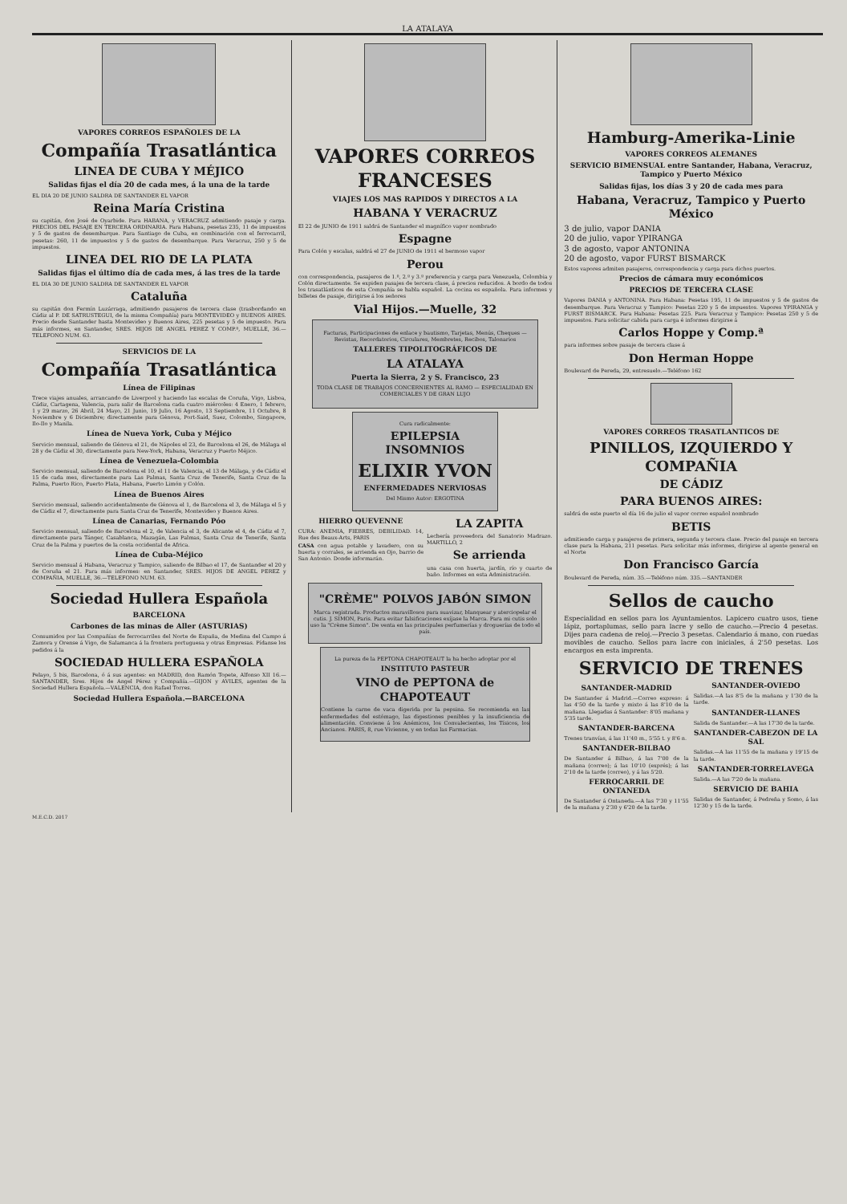LA ATALAYA
VAPORES CORREOS ESPAÑOLES DE LA
Compañía Trasatlántica
LINEA DE CUBA Y MÉJICO
Salidas fijas el día 20 de cada mes, á la una de la tarde
EL DIA 20 DE JUNIO SALDRA DE SANTANDER EL VAPOR
Reina María Cristina
su capitán, don José de Oyarbide. Para HABANA, y VERACRUZ admitiendo pasaje y carga. PRECIOS DEL PASAJE EN TERCERA ORDINARIA. Para Habana, pesetas 235, 11 de impuestos y 5 de gastos de desembarque. Para Santiago de Cuba, en combinación con el ferrocarril, pesetas: 260, 11 de impuestos y 5 de gastos de desembarque. Para Veracruz, 250 y 5 de impuestos.
LINEA DEL RIO DE LA PLATA
Salidas fijas el último día de cada mes, á las tres de la tarde
EL DIA 30 DE JUNIO SALDRA DE SANTANDER EL VAPOR
Cataluña
su capitán don Fermín Luzárraga, admitiendo pasajeros de tercera clase (trasbordando en Cádiz al P. DE SATRUSTEGUI, de la misma Compañía) para MONTEVIDEO y BUENOS AIRES. Precio desde Santander hasta Montevideo y Buenos Aires, 225 pesetas y 5 de impuesto. Para más informes, en Santander, SRES. HIJOS DE ANGEL PEREZ Y COMP.ª, MUELLE, 36.—TELEFONO NUM. 63.
SERVICIOS DE LA
Compañía Trasatlántica
Línea de Filipinas
Trece viajes anuales, arrancando de Liverpool y haciendo las escalas de Coruña, Vigo, Lisboa, Cádiz, Cartagena, Valencia, para salir de Barcelona cada cuatro miércoles: 4 Enero, 1 febrero, 1 y 29 marzo, 26 Abril, 24 Mayo, 21 Junio, 19 Julio, 16 Agosto, 13 Septiembre, 11 Octubre, 8 Noviembre y 6 Diciembre; directamente para Génova, Port-Said, Suez, Colombo, Singapore, Ilo-Ilo y Manila.
Línea de Nueva York, Cuba y Méjico
Servicio mensual, saliendo de Génova el 21, de Nápoles el 23, de Barcelona el 26, de Málaga el 28 y de Cádiz el 30, directamente para New-York, Habana, Veracruz y Puerto Méjico.
Línea de Venezuela-Colombia
Servicio mensual, saliendo de Barcelona el 10, el 11 de Valencia, el 13 de Málaga, y de Cádiz el 15 de cada mes, directamente para Las Palmas, Santa Cruz de Tenerife, Santa Cruz de la Palma, Puerto Rico, Puerto Plata, Habana, Puerto Limón y Colón.
Línea de Buenos Aires
Servicio mensual, saliendo accidentalmente de Génova el 1, de Barcelona el 3, de Málaga el 5 y de Cádiz el 7, directamente para Santa Cruz de Tenerife, Montevideo y Buenos Aires.
Línea de Canarias, Fernando Póo
Servicio mensual, saliendo de Barcelona el 2, de Valencia el 3, de Alicante el 4, de Cádiz el 7, directamente para Tánger, Casablanca, Mazagán, Las Palmas, Santa Cruz de Tenerife, Santa Cruz de la Palma y puertos de la costa occidental de Africa.
Línea de Cuba-Méjico
Servicio mensual á Habana, Veracruz y Tampico, saliendo de Bilbao el 17, de Santander el 20 y de Coruña el 21. Para más informes: en Santander, SRES. HIJOS DE ANGEL PEREZ y COMPAÑIA, MUELLE, 36.—TELEFONO NUM. 63.
Sociedad Hullera Española
BARCELONA
Carbones de las minas de Aller (ASTURIAS)
Consumidos por las Compañías de ferrocarriles del Norte de España, de Medina del Campo á Zamora y Orense á Vigo, de Salamanca á la frontera portuguesa y otras Empresas. Pídanse los pedidos á la
SOCIEDAD HULLERA ESPAÑOLA
Pelayo, 5 bis, Barcelona, ó á sus agentes: en MADRID, don Ramón Topete, Alfonso XII 16.—SANTANDER, Sres. Hijos de Angel Pérez y Compañía.—GIJON y AVILES, agentes de la Sociedad Hullera Española.—VALENCIA, don Rafael Torres.
Sociedad Hullera Española.—BARCELONA
VAPORES CORREOS FRANCESES
VIAJES LOS MAS RAPIDOS Y DIRECTOS A LA
HABANA Y VERACRUZ
El 22 de JUNIO de 1911 saldrá de Santander el magnífico vapor nombrado
Espagne
Para Colón y escalas, saldrá el 27 de JUNIO de 1911 el hermoso vapor
Perou
con correspondencia, pasajeros de 1.ª, 2.ª y 3.ª preferencia y carga para Venezuela, Colombia y Colón directamente. Se expiden pasajes de tercera clase, á precios reducidos. A bordo de todos los trasatlánticos de esta Compañía se habla español. La cocina es española. Para informes y billetes de pasaje, dirigirse á los señores
Vial Hijos.—Muelle, 32
Facturas, Participaciones de enlace y bautismo, Tarjetas, Menús, Cheques — Revistas, Recordatorios, Circulares, Membretes, Recibos, Talonarios
TALLERES TIPOLITOGRÁFICOS DE
LA ATALAYA
Puerta la Sierra, 2 y S. Francisco, 23
TODA CLASE DE TRABAJOS CONCERNIENTES AL RAMO — ESPECIALIDAD EN COMERCIALES Y DE GRAN LUJO
Cura radicalmente:
EPILEPSIA INSOMNIOS
ELIXIR YVON
ENFERMEDADES NERVIOSAS
Del Mismo Autor: ERGOTINA
HIERRO QUEVENNE
CURA: ANEMIA, FIEBRES, DEBILIDAD. 14, Rue des Beaux-Arts, PARIS
CASA con agua potable y lavadero, con su huerta y corrales, se arrienda en Ojo, barrio de San Antonio. Donde informarán.
LA ZAPITA
Lechería proveedora del Sanatorio Madrazo. MARTILLO, 2
Se arrienda
una casa con huerta, jardín, río y cuarto de baño. Informes en esta Administración.
"CRÈME" POLVOS JABÓN SIMON
Marca registrada. Productos maravillosos para suavizar, blanquear y aterciopelar el cutis. J. SIMON, Paris. Para evitar falsificaciones exíjase la Marca. Para mi cutis solo uso la "Crème Simon". De venta en las principales perfumerías y droguerías de todo el país.
La pureza de la PEPTONA CHAPOTEAUT la ha hecho adoptar por el
INSTITUTO PASTEUR
VINO de PEPTONA de CHAPOTEAUT
Contiene la carne de vaca digerida por la pepsina. Se recomienda en las enfermedades del estómago, las digestiones penibles y la insuficiencia de alimentación. Conviene á los Anémicos, los Convalecientes, los Tísicos, los Ancianos. PARIS, 8, rue Vivienne, y en todas las Farmacias.
Hamburg-Amerika-Linie
VAPORES CORREOS ALEMANES
SERVICIO BIMENSUAL entre Santander, Habana, Veracruz, Tampico y Puerto México
Salidas fijas, los días 3 y 20 de cada mes para
Habana, Veracruz, Tampico y Puerto México
3 de julio, vapor DANIA
20 de julio, vapor YPIRANGA
3 de agosto, vapor ANTONINA
20 de agosto, vapor FURST BISMARCK
Estos vapores admiten pasajeros, correspondencia y carga para dichos puertos.
Precios de cámara muy económicos
PRECIOS DE TERCERA CLASE
Vapores DANIA y ANTONINA. Para Habana: Pesetas 195, 11 de impuestos y 5 de gastos de desembarque. Para Veracruz y Tampico: Pesetas 220 y 5 de impuestos. Vapores YPIRANGA y FURST BISMARCK. Para Habana: Pesetas 225. Para Veracruz y Tampico: Pesetas 250 y 5 de impuestos. Para solicitar cabida para carga é informes dirigirse á
Carlos Hoppe y Comp.ª
para informes sobre pasaje de tercera clase á
Don Herman Hoppe
Boulevard de Pereda, 29, entresuelo.—Teléfono 162
VAPORES CORREOS TRASATLANTICOS DE
PINILLOS, IZQUIERDO Y COMPAÑIA
DE CÁDIZ
PARA BUENOS AIRES:
saldrá de este puerto el día 16 de julio el vapor correo español nombrado
BETIS
admitiendo carga y pasajeros de primera, segunda y tercera clase. Precio del pasaje en tercera clase para la Habana, 211 pesetas. Para solicitar más informes, dirigirse al agente general en el Norte
Don Francisco García
Boulevard de Pereda, núm. 35.—Teléfono núm. 335.—SANTANDER
Sellos de caucho
Especialidad en sellos para los Ayuntamientos. Lapicero cuatro usos, tiene lápiz, portaplumas, sello para lacre y sello de caucho.—Precio 4 pesetas. Dijes para cadena de reloj.—Precio 3 pesetas. Calendario á mano, con ruedas movibles de caucho. Sellos para lacre con iniciales, á 2'50 pesetas. Los encargos en esta imprenta.
SERVICIO DE TRENES
SANTANDER-MADRID
De Santander á Madrid.—Correo expreso: á las 4'50 de la tarde y mixto á las 8'10 de la mañana. Llegadas á Santander: 8'05 mañana y 5'35 tarde.
SANTANDER-BARCENA
Trenes tranvías, á las 11'40 m., 5'55 t. y 8'6 n.
SANTANDER-BILBAO
De Santander á Bilbao, á las 7'00 de la mañana (correo); á las 10'10 (exprés); á las 2'10 de la tarde (correo), y á las 5'20.
FERROCARRIL DE ONTANEDA
De Santander á Ontaneda.—A las 7'30 y 11'55 de la mañana y 2'30 y 6'20 de la tarde.
SANTANDER-OVIEDO
Salidas.—A las 8'5 de la mañana y 1'30 de la tarde.
SANTANDER-LLANES
Salida de Santander.—A las 17'30 de la tarde.
SANTANDER-CABEZON DE LA SAL
Salidas.—A las 11'55 de la mañana y 19'15 de la tarde.
SANTANDER-TORRELAVEGA
Salida.—A las 7'20 de la mañana.
SERVICIO DE BAHIA
Salidas de Santander, á Pedreña y Somo, á las 12'30 y 15 de la tarde.
M.E.C.D. 2017